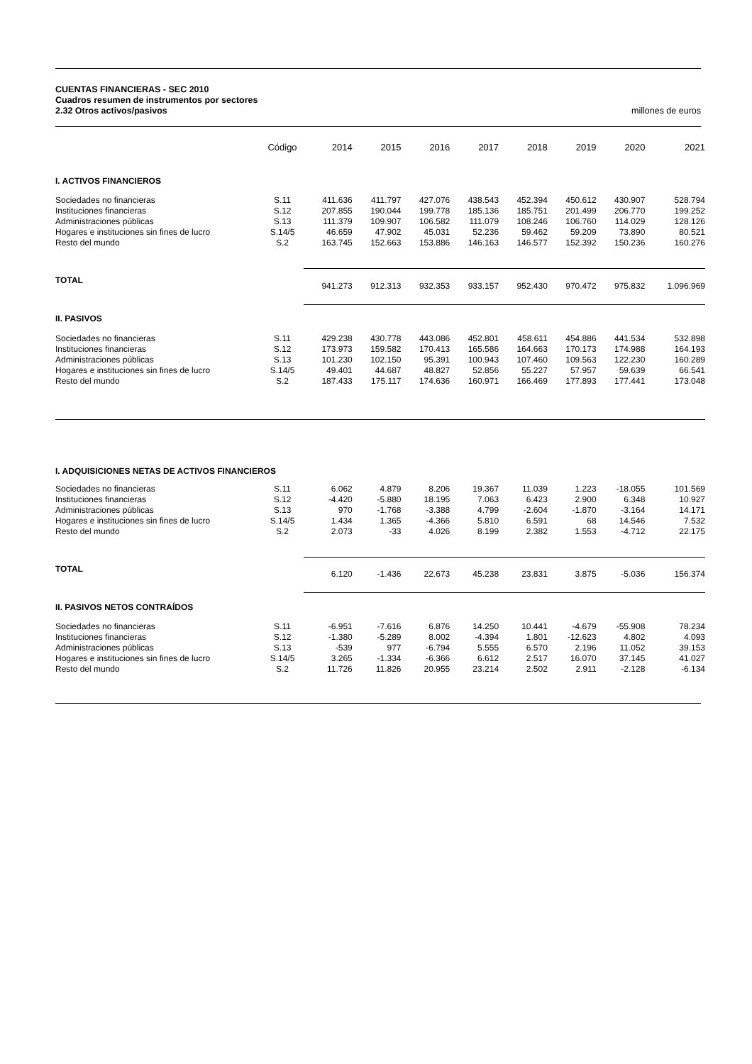CUENTAS FINANCIERAS - SEC 2010
Cuadros resumen de instrumentos por sectores
2.32 Otros activos/pasivos millones de euros
| | Código | 2014 | 2015 | 2016 | 2017 | 2018 | 2019 | 2020 | 2021 |
| --- | --- | --- | --- | --- | --- | --- | --- | --- | --- |
| I. ACTIVOS FINANCIEROS | | | | | | | | | |
| Sociedades no financieras Instituciones financieras Administraciones públicas Hogares e instituciones sin fines de lucro Resto del mundo | S.11 S.12 S.13 S.14/5 S.2 | 411.636 207.855 111.379 46.659 163.745 | 411.797 190.044 109.907 47.902 152.663 | 427.076 199.778 106.582 45.031 153.886 | 438.543 185.136 111.079 52.236 146.163 | 452.394 185.751 108.246 59.462 146.577 | 450.612 201.499 106.760 59.209 152.392 | 430.907 206.770 114.029 73.890 150.236 | 528.794 199.252 128.126 80.521 160.276 |
| TOTAL | | 941.273 | 912.313 | 932.353 | 933.157 | 952.430 | 970.472 | 975.832 | 1.096.969 |
| II. PASIVOS | | | | | | | | | |
| Sociedades no financieras Instituciones financieras Administraciones públicas Hogares e instituciones sin fines de lucro Resto del mundo | S.11 S.12 S.13 S.14/5 S.2 | 429.238 173.973 101.230 49.401 187.433 | 430.778 159.582 102.150 44.687 175.117 | 443.086 170.413 95.391 48.827 174.636 | 452.801 165.586 100.943 52.856 160.971 | 458.611 164.663 107.460 55.227 166.469 | 454.886 170.173 109.563 57.957 177.893 | 441.534 174.988 122.230 59.639 177.441 | 532.898 164.193 160.289 66.541 173.048 |
| I. ADQUISICIONES NETAS DE ACTIVOS FINANCIEROS | | | | | | | | | |
| Sociedades no financieras Instituciones financieras Administraciones públicas Hogares e instituciones sin fines de lucro Resto del mundo | S.11 S.12 S.13 S.14/5 S.2 | 6.062 -4.420 970 1.434 2.073 | 4.879 -5.880 -1.768 1.365 -33 | 8.206 18.195 -3.388 -4.366 4.026 | 19.367 7.063 4.799 5.810 8.199 | 11.039 6.423 -2.604 6.591 2.382 | 1.223 2.900 -1.870 68 1.553 | -18.055 6.348 -3.164 14.546 -4.712 | 101.569 10.927 14.171 7.532 22.175 |
| TOTAL | | 6.120 | -1.436 | 22.673 | 45.238 | 23.831 | 3.875 | -5.036 | 156.374 |
| II. PASIVOS NETOS CONTRAÍDOS | | | | | | | | | |
| Sociedades no financieras Instituciones financieras Administraciones públicas Hogares e instituciones sin fines de lucro Resto del mundo | S.11 S.12 S.13 S.14/5 S.2 | -6.951 -1.380 -539 3.265 11.726 | -7.616 -5.289 977 -1.334 11.826 | 6.876 8.002 -6.794 -6.366 20.955 | 14.250 -4.394 5.555 6.612 23.214 | 10.441 1.801 6.570 2.517 2.502 | -4.679 -12.623 2.196 16.070 2.911 | -55.908 4.802 11.052 37.145 -2.128 | 78.234 4.093 39.153 41.027 -6.134 |